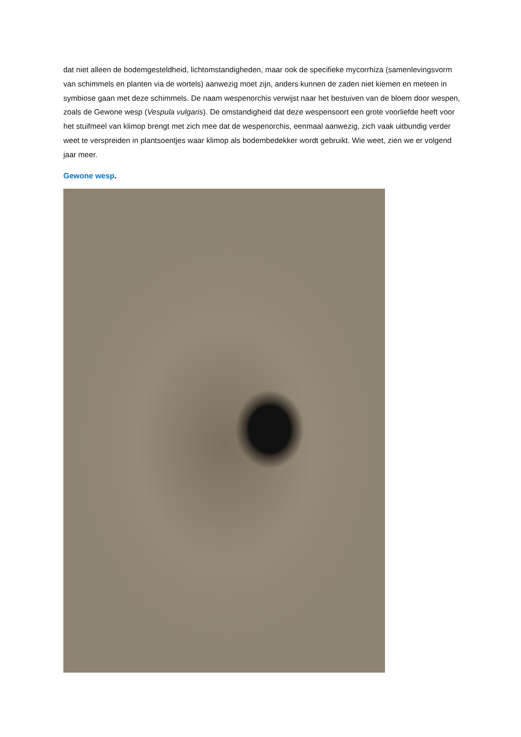dat niet alleen de bodemgesteldheid, lichtomstandigheden, maar ook de specifieke mycorrhiza (samenlevingsvorm van schimmels en planten via de wortels) aanwezig moet zijn, anders kunnen de zaden niet kiemen en meteen in symbiose gaan met deze schimmels. De naam wespenorchis verwijst naar het bestuiven van de bloem door wespen, zoals de Gewone wesp (Vespula vulgaris). De omstandigheid dat deze wespensoort een grote voorliefde heeft voor het stuifmeel van klimop brengt met zich mee dat de wespenorchis, eenmaal aanwezig, zich vaak uitbundig verder weet te verspreiden in plantsoentjes waar klimop als bodembedekker wordt gebruikt. Wie weet, zien we er volgend jaar meer.
Gewone wesp.